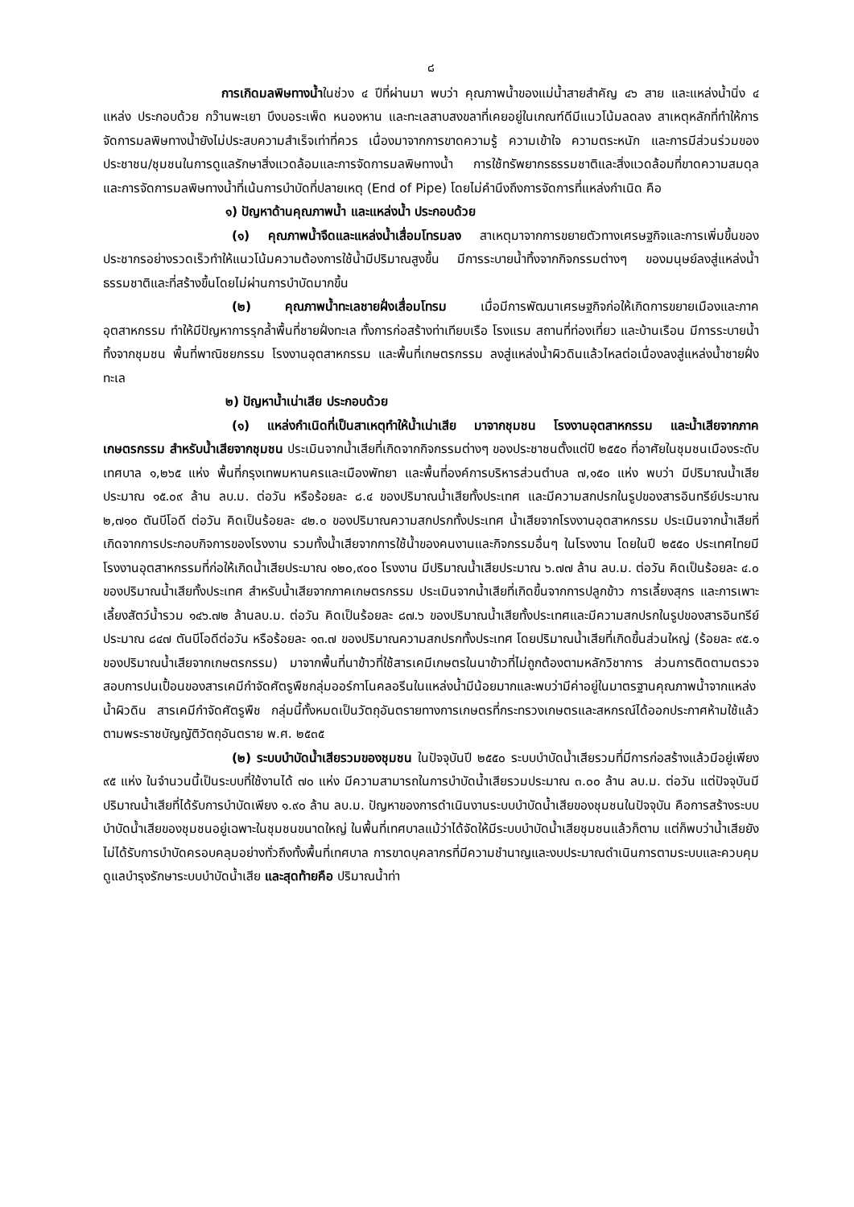๘
การเกิดมลพิษทางน้ำในช่วง ๔ ปีที่ผ่านมา พบว่า คุณภาพน้ำของแม่น้ำสายสำคัญ ๔๖ สาย และแหล่งน้ำนิ่ง ๔ แหล่ง ประกอบด้วย กว๊านพะเยา บึงบอระเพ็ด หนองหาน และทะเลสาบสงขลาที่เคยอยู่ในเกณฑ์ดีมีแนวโน้มลดลง สาเหตุหลักที่ทำให้การจัดการมลพิษทางน้ำยังไม่ประสบความสำเร็จเท่าที่ควร เนื่องมาจากการขาดความรู้ ความเข้าใจ ความตระหนัก และการมีส่วนร่วมของประชาชน/ชุมชนในการดูแลรักษาสิ่งแวดล้อมและการจัดการมลพิษทางน้ำ การใช้ทรัพยากรธรรมชาติและสิ่งแวดล้อมที่ขาดความสมดุล และการจัดการมลพิษทางน้ำที่เน้นการบำบัดที่ปลายเหตุ (End of Pipe) โดยไม่คำนึงถึงการจัดการที่แหล่งกำเนิด คือ
๑) ปัญหาด้านคุณภาพน้ำ และแหล่งน้ำ ประกอบด้วย
(๑) คุณภาพน้ำจืดและแหล่งน้ำเสื่อมโทรมลง สาเหตุมาจากการขยายตัวทางเศรษฐกิจและการเพิ่มขึ้นของประชากรอย่างรวดเร็วทำให้แนวโน้มความต้องการใช้น้ำมีปริมาณสูงขึ้น มีการระบายน้ำทิ้งจากกิจกรรมต่างๆ ของมนุษย์ลงสู่แหล่งน้ำธรรมชาติและที่สร้างขึ้นโดยไม่ผ่านการบำบัดมากขึ้น
(๒) คุณภาพน้ำทะเลชายฝั่งเสื่อมโทรม เมื่อมีการพัฒนาเศรษฐกิจก่อให้เกิดการขยายเมืองและภาคอุตสาหกรรม ทำให้มีปัญหาการรุกล้ำพื้นที่ชายฝั่งทะเล ทั้งการก่อสร้างท่าเทียบเรือ โรงแรม สถานที่ท่องเที่ยว และบ้านเรือน มีการระบายน้ำทิ้งจากชุมชน พื้นที่พาณิชยกรรม โรงงานอุตสาหกรรม และพื้นที่เกษตรกรรม ลงสู่แหล่งน้ำผิวดินแล้วไหลต่อเนื่องลงสู่แหล่งน้ำชายฝั่งทะเล
๒) ปัญหาน้ำเน่าเสีย ประกอบด้วย
(๑) แหล่งกำเนิดที่เป็นสาเหตุทำให้น้ำเน่าเสีย มาจากชุมชน โรงงานอุตสาหกรรม และน้ำเสียจากภาคเกษตรกรรม สำหรับน้ำเสียจากชุมชน ประเมินจากน้ำเสียที่เกิดจากกิจกรรมต่างๆ ของประชาชนตั้งแต่ปี ๒๕๕๐ ที่อาศัยในชุมชนเมืองระดับเทศบาล ๑,๒๖๕ แห่ง พื้นที่กรุงเทพมหานครและเมืองพัทยา และพื้นที่องค์การบริหารส่วนตำบล ๗,๑๕๐ แห่ง พบว่า มีปริมาณน้ำเสียประมาณ ๑๕.๐๙ ล้าน ลบ.ม. ต่อวัน หรือร้อยละ ๘.๔ ของปริมาณน้ำเสียทั้งประเทศ และมีความสกปรกในรูปของสารอินทรีย์ประมาณ ๒,๗๑๐ ตันบีโอดี ต่อวัน คิดเป็นร้อยละ ๔๒.๐ ของปริมาณความสกปรกทั้งประเทศ น้ำเสียจากโรงงานอุตสาหกรรม ประเมินจากน้ำเสียที่เกิดจากการประกอบกิจการของโรงงาน รวมทั้งน้ำเสียจากการใช้น้ำของคนงานและกิจกรรมอื่นๆ ในโรงงาน โดยในปี ๒๕๕๐ ประเทศไทยมีโรงงานอุตสาหกรรมที่ก่อให้เกิดน้ำเสียประมาณ ๑๒๐,๙๐๐ โรงงาน มีปริมาณน้ำเสียประมาณ ๖.๗๗ ล้าน ลบ.ม. ต่อวัน คิดเป็นร้อยละ ๔.๐ ของปริมาณน้ำเสียทั้งประเทศ สำหรับน้ำเสียจากภาคเกษตรกรรม ประเมินจากน้ำเสียที่เกิดขึ้นจากการปลูกข้าว การเลี้ยงสุกร และการเพาะเลี้ยงสัตว์น้ำรวม ๑๔๖.๗๒ ล้านลบ.ม. ต่อวัน คิดเป็นร้อยละ ๘๗.๖ ของปริมาณน้ำเสียทั้งประเทศและมีความสกปรกในรูปของสารอินทรีย์ประมาณ ๘๔๗ ตันบีโอดีต่อวัน หรือร้อยละ ๑๓.๗ ของปริมาณความสกปรกทั้งประเทศ โดยปริมาณน้ำเสียที่เกิดขึ้นส่วนใหญ่ (ร้อยละ ๙๕.๑ ของปริมาณน้ำเสียจากเกษตรกรรม) มาจากพื้นที่นาข้าวที่ใช้สารเคมีเกษตรในนาข้าวที่ไม่ถูกต้องตามหลักวิชาการ ส่วนการติดตามตรวจสอบการปนเปื้อนของสารเคมีกำจัดศัตรูพืชกลุ่มออร์กาโนคลอรีนในแหล่งน้ำมีน้อยมากและพบว่ามีค่าอยู่ในมาตรฐานคุณภาพน้ำจากแหล่งน้ำผิวดิน สารเคมีกำจัดศัตรูพืช กลุ่มนี้ทั้งหมดเป็นวัตถุอันตรายทางการเกษตรที่กระทรวงเกษตรและสหกรณ์ได้ออกประกาศห้ามใช้แล้วตามพระราชบัญญัติวัตถุอันตราย พ.ศ. ๒๕๓๕
(๒) ระบบบำบัดน้ำเสียรวมของชุมชน ในปัจจุบันปี ๒๕๕๐ ระบบบำบัดน้ำเสียรวมที่มีการก่อสร้างแล้วมีอยู่เพียง ๙๕ แห่ง ในจำนวนนี้เป็นระบบที่ใช้งานได้ ๗๐ แห่ง มีความสามารถในการบำบัดน้ำเสียรวมประมาณ ๓.๐๐ ล้าน ลบ.ม. ต่อวัน แต่ปัจจุบันมีปริมาณน้ำเสียที่ได้รับการบำบัดเพียง ๑.๙๐ ล้าน ลบ.ม. ปัญหาของการดำเนินงานระบบบำบัดน้ำเสียของชุมชนในปัจจุบัน คือการสร้างระบบบำบัดน้ำเสียของชุมชนอยู่เฉพาะในชุมชนขนาดใหญ่ ในพื้นที่เทศบาลแม้ว่าได้จัดให้มีระบบบำบัดน้ำเสียชุมชนแล้วก็ตาม แต่ก็พบว่าน้ำเสียยังไม่ได้รับการบำบัดครอบคลุมอย่างทั่วถึงทั้งพื้นที่เทศบาล การขาดบุคลากรที่มีความชำนาญและงบประมาณดำเนินการตามระบบและควบคุมดูแลบำรุงรักษาระบบบำบัดน้ำเสีย และสุดท้ายคือ ปริมาณน้ำท่า